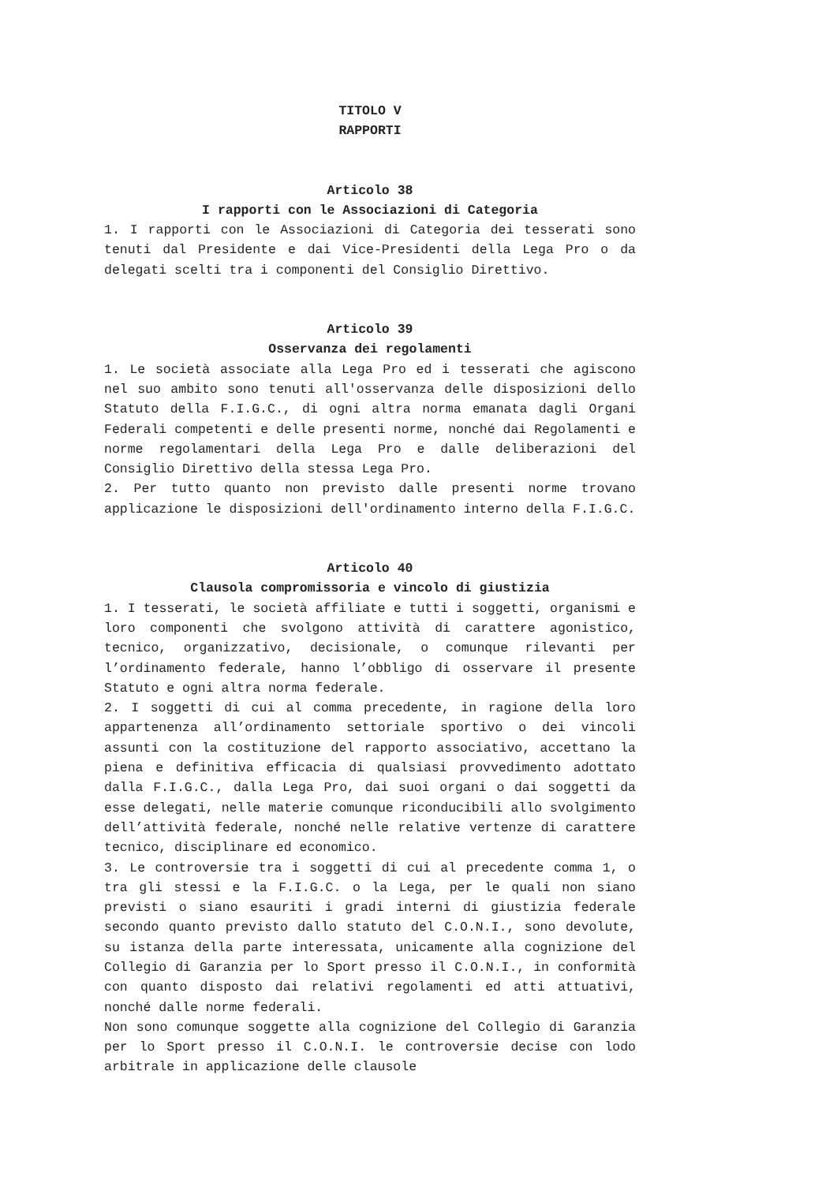TITOLO V
RAPPORTI
Articolo 38
I rapporti con le Associazioni di Categoria
1. I rapporti con le Associazioni di Categoria dei tesserati sono tenuti dal Presidente e dai Vice-Presidenti della Lega Pro o da delegati scelti tra i componenti del Consiglio Direttivo.
Articolo 39
Osservanza dei regolamenti
1. Le società associate alla Lega Pro ed i tesserati che agiscono nel suo ambito sono tenuti all'osservanza delle disposizioni dello Statuto della F.I.G.C., di ogni altra norma emanata dagli Organi Federali competenti e delle presenti norme, nonché dai Regolamenti e norme regolamentari della Lega Pro e dalle deliberazioni del Consiglio Direttivo della stessa Lega Pro.
2. Per tutto quanto non previsto dalle presenti norme trovano applicazione le disposizioni dell'ordinamento interno della F.I.G.C.
Articolo 40
Clausola compromissoria e vincolo di giustizia
1. I tesserati, le società affiliate e tutti i soggetti, organismi e loro componenti che svolgono attività di carattere agonistico, tecnico, organizzativo, decisionale, o comunque rilevanti per l’ordinamento federale, hanno l’obbligo di osservare il presente Statuto e ogni altra norma federale.
2. I soggetti di cui al comma precedente, in ragione della loro appartenenza all’ordinamento settoriale sportivo o dei vincoli assunti con la costituzione del rapporto associativo, accettano la piena e definitiva efficacia di qualsiasi provvedimento adottato dalla F.I.G.C., dalla Lega Pro, dai suoi organi o dai soggetti da esse delegati, nelle materie comunque riconducibili allo svolgimento dell’attività federale, nonché nelle relative vertenze di carattere tecnico, disciplinare ed economico.
3. Le controversie tra i soggetti di cui al precedente comma 1, o tra gli stessi e la F.I.G.C. o la Lega, per le quali non siano previsti o siano esauriti i gradi interni di giustizia federale secondo quanto previsto dallo statuto del C.O.N.I., sono devolute, su istanza della parte interessata, unicamente alla cognizione del Collegio di Garanzia per lo Sport presso il C.O.N.I., in conformità con quanto disposto dai relativi regolamenti ed atti attuativi, nonché dalle norme federali.
Non sono comunque soggette alla cognizione del Collegio di Garanzia per lo Sport presso il C.O.N.I. le controversie decise con lodo arbitrale in applicazione delle clausole